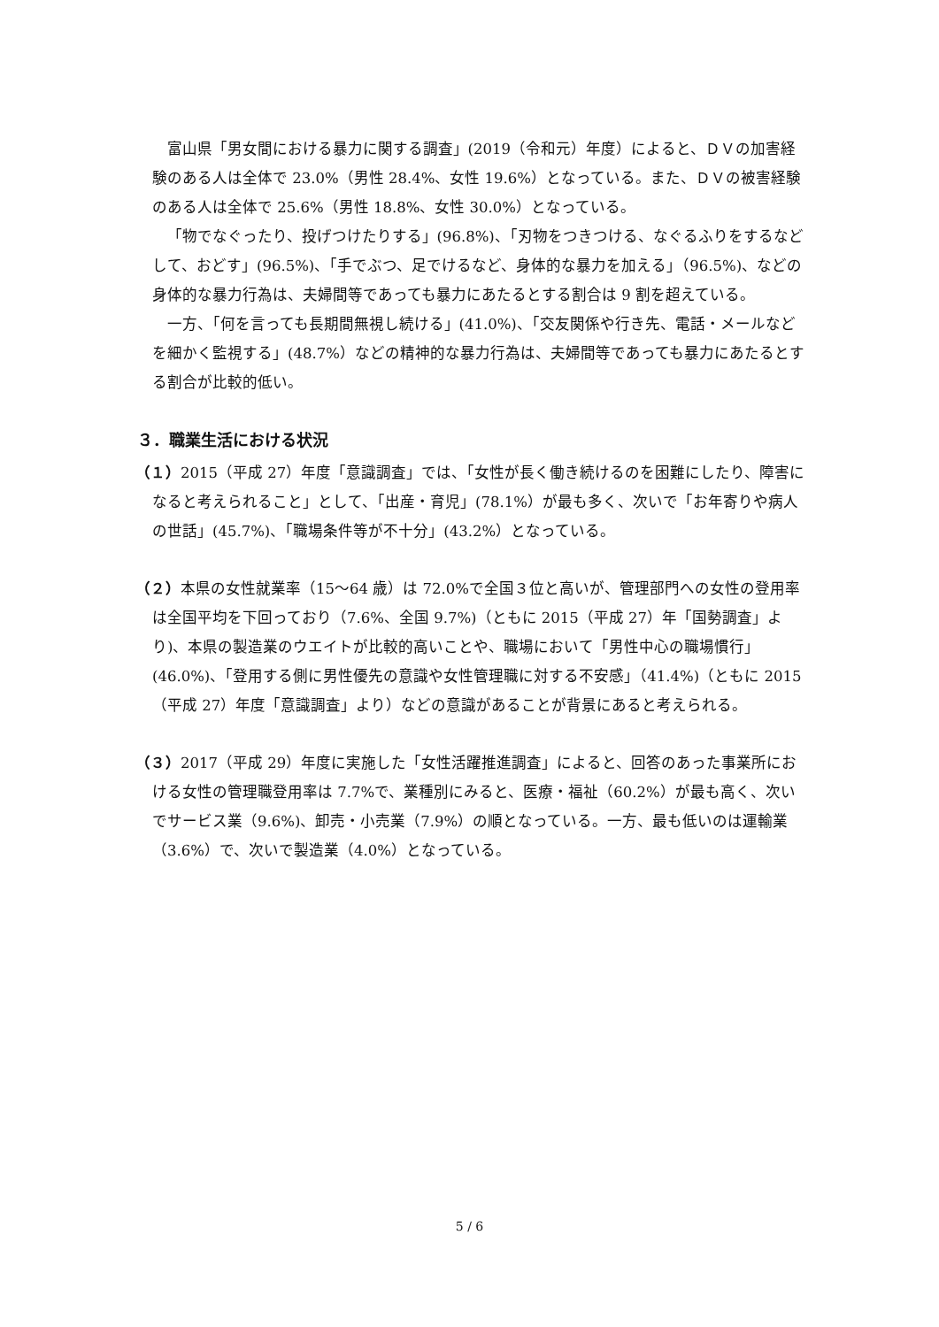富山県「男女間における暴力に関する調査」(2019（令和元）年度）によると、ＤＶの加害経験のある人は全体で 23.0%（男性 28.4%、女性 19.6%）となっている。また、ＤＶの被害経験のある人は全体で 25.6%（男性 18.8%、女性 30.0%）となっている。
「物でなぐったり、投げつけたりする」(96.8%)、「刃物をつきつける、なぐるふりをするなどして、おどす」(96.5%)、「手でぶつ、足でけるなど、身体的な暴力を加える」（96.5%)、などの身体的な暴力行為は、夫婦間等であっても暴力にあたるとする割合は 9 割を超えている。
一方、「何を言っても長期間無視し続ける」(41.0%)、「交友関係や行き先、電話・メールなどを細かく監視する」(48.7%）などの精神的な暴力行為は、夫婦間等であっても暴力にあたるとする割合が比較的低い。
３．職業生活における状況
（１）2015（平成 27）年度「意識調査」では、「女性が長く働き続けるのを困難にしたり、障害になると考えられること」として、「出産・育児」(78.1%）が最も多く、次いで「お年寄りや病人の世話」(45.7%)、「職場条件等が不十分」(43.2%）となっている。
（２）本県の女性就業率（15～64 歳）は 72.0%で全国３位と高いが、管理部門への女性の登用率は全国平均を下回っており（7.6%、全国 9.7%)（ともに 2015（平成 27）年「国勢調査」より)、本県の製造業のウエイトが比較的高いことや、職場において「男性中心の職場慣行」(46.0%)、「登用する側に男性優先の意識や女性管理職に対する不安感」（41.4%)（ともに 2015（平成 27）年度「意識調査」より）などの意識があることが背景にあると考えられる。
（３）2017（平成 29）年度に実施した「女性活躍推進調査」によると、回答のあった事業所における女性の管理職登用率は 7.7%で、業種別にみると、医療・福祉（60.2%）が最も高く、次いでサービス業（9.6%)、卸売・小売業（7.9%）の順となっている。一方、最も低いのは運輸業（3.6%）で、次いで製造業（4.0%）となっている。
5 / 6